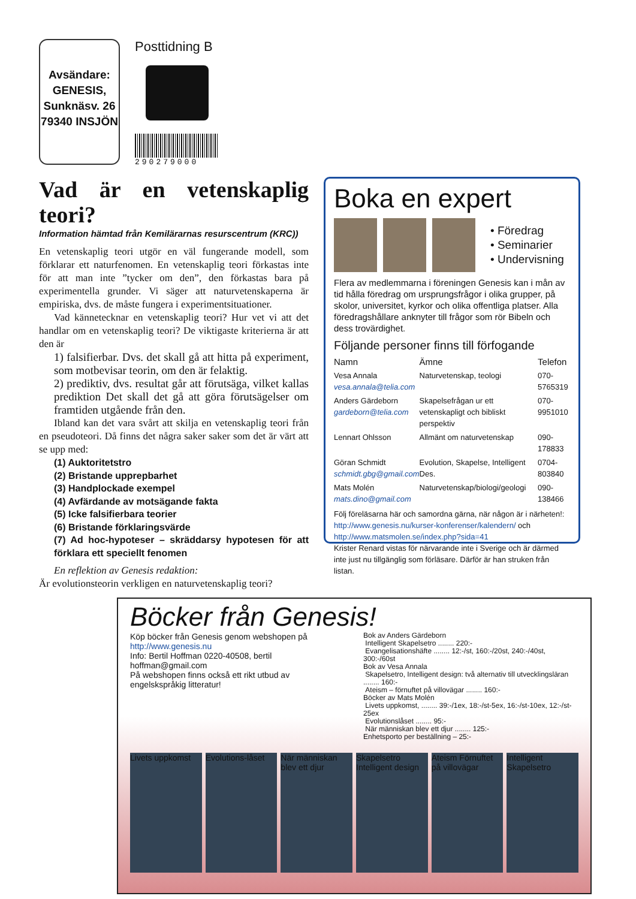Avsändare:
GENESIS,
Sunknäsv. 26
79340 INSJÖN
Posttidning B
290279000
Vad är en vetenskaplig teori?
Information hämtad från Kemilärarnas resurscentrum (KRC))
En vetenskaplig teori utgör en väl fungerande modell, som förklarar ett naturfenomen. En vetenskaplig teori förkastas inte för att man inte ”tycker om den”, den förkastas bara på experimentella grunder. Vi säger att naturvetenskaperna är empiriska, dvs. de måste fungera i experimentsituationer.
Vad kännetecknar en vetenskaplig teori? Hur vet vi att det handlar om en vetenskaplig teori? De viktigaste kriterierna är att den är
1) falsifierbar. Dvs. det skall gå att hitta på experiment, som motbevisar teorin, om den är felaktig.
2) prediktiv, dvs. resultat går att förutsäga, vilket kallas prediktion Det skall det gå att göra förutsägelser om framtiden utgående från den.
Ibland kan det vara svårt att skilja en vetenskaplig teori från en pseudoteori. Då finns det några saker saker som det är värt att se upp med:
(1) Auktoritetstro
(2) Bristande upprepbarhet
(3) Handplockade exempel
(4) Avfärdande av motsägande fakta
(5) Icke falsifierbara teorier
(6) Bristande förklaringsvärde
(7) Ad hoc-hypoteser – skräddarsy hypotesen för att förklara ett speciellt fenomen
En reflektion av Genesis redaktion:
Är evolutionsteorin verkligen en naturvetenskaplig teori?
Boka en expert
• Föredrag
• Seminarier
• Undervisning
Flera av medlemmarna i föreningen Genesis kan i mån av tid hålla föredrag om ursprungsfrågor i olika grupper, på skolor, universitet, kyrkor och olika offentliga platser. Alla föredragshållare anknyter till frågor som rör Bibeln och dess trovärdighet.
Följande personer finns till förfogande
| Namn | Ämne | Telefon |
| --- | --- | --- |
| Vesa Annala vesa.annala@telia.com | Naturvetenskap, teologi | 070-5765319 |
| Anders Gärdeborn gardeborn@telia.com | Skapelsefrågan ur ett vetenskapligt och bibliskt perspektiv | 070-9951010 |
| Lennart Ohlsson | Allmänt om naturvetenskap | 090-178833 |
| Göran Schmidt schmidt.gbg@gmail.com | Evolution, Skapelse, Intelligent Des. | 0704-803840 |
| Mats Molén mats.dino@gmail.com | Naturvetenskap/biologi/geologi | 090-138466 |
Följ föreläsarna här och samordna gärna, när någon är i närheten!:
http://www.genesis.nu/kurser-konferenser/kalendern/ och
http://www.matsmolen.se/index.php?sida=41
Krister Renard vistas för närvarande inte i Sverige och är därmed inte just nu tillgänglig som förläsare. Därför är han struken från listan.
Böcker från Genesis!
Köp böcker från Genesis genom webshopen på http://www.genesis.nu
Info: Bertil Hoffman 0220-40508, bertil hoffman@gmail.com
På webshopen finns också ett rikt utbud av engelskspråkig litteratur!
Bok av Anders Gärdeborn
Intelligent Skapelsetro ........ 220:-
Evangelisationshäfte ........ 12:-/st, 160:-/20st, 240:-/40st, 300:-/60st
Bok av Vesa Annala
Skapelsetro, Intelligent design: två alternativ till utvecklingsläran ........ 160:-
Ateism – förnuftet på villovägar ........ 160:-
Böcker av Mats Molén
Livets uppkomst, ........ 39:-/1ex, 18:-/st-5ex, 16:-/st-10ex, 12:-/st-25ex
Evolutionslåset ........ 95:-
När människan blev ett djur ........ 125:-
Enhetsporto per beställning – 25:-
Livets uppkomst
Evolutions-låset
När människan blev ett djur
Skapelsetro Intelligent design
Ateism Förnuftet på villovägar
Intelligent Skapelsetro